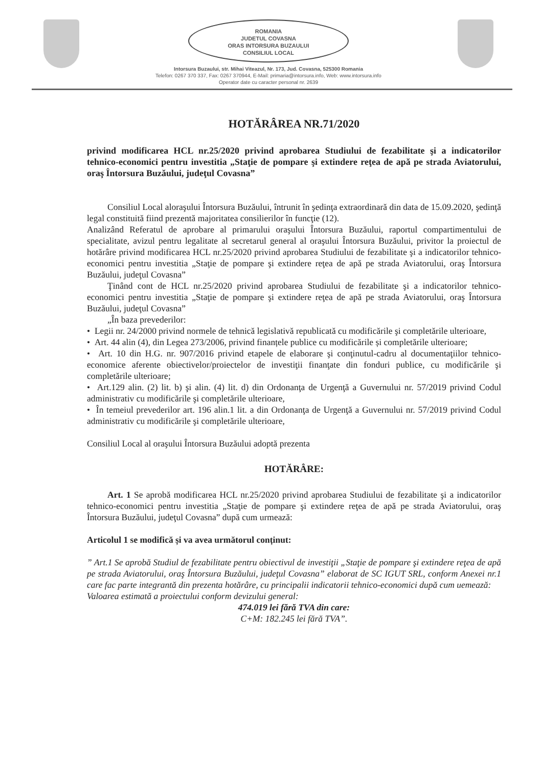ROMANIA
JUDETUL COVASNA
ORAS INTORSURA BUZAULUI
CONSILIUL LOCAL
Intorsura Buzaului, str. Mihai Viteazul, Nr. 173, Jud. Covasna, 525300 Romania
Telefon: 0267 370 337, Fax: 0267 370944, E-Mail: primaria@intorsura.info, Web: www.intorsura.info
Operator date cu caracter personal nr. 2639
HOTĂRÂREA NR.71/2020
privind modificarea HCL nr.25/2020 privind aprobarea Studiului de fezabilitate şi a indicatorilor tehnico-economici pentru investitia „Staţie de pompare şi extindere reţea de apă pe strada Aviatorului, oraş Întorsura Buzăului, judeţul Covasna”
Consiliul Local aloraşului Întorsura Buzăului, întrunit în şedinţa extraordinară din data de 15.09.2020, şedinţă legal constituită fiind prezentă majoritatea consilierilor în funcţie (12).
Analizând Referatul de aprobare al primarului oraşului Întorsura Buzăului, raportul compartimentului de specialitate, avizul pentru legalitate al secretarul general al oraşului Întorsura Buzăului, privitor la proiectul de hotărâre privind modificarea HCL nr.25/2020 privind aprobarea Studiului de fezabilitate şi a indicatorilor tehnico-economici pentru investitia „Staţie de pompare şi extindere reţea de apă pe strada Aviatorului, oraş Întorsura Buzăului, judeţul Covasna”
Ţinând cont de HCL nr.25/2020 privind aprobarea Studiului de fezabilitate şi a indicatorilor tehnico-economici pentru investitia „Staţie de pompare şi extindere reţea de apă pe strada Aviatorului, oraş Întorsura Buzăului, judeţul Covasna”
„În baza prevederilor:
• Legii nr. 24/2000 privind normele de tehnică legislativă republicată cu modificările şi completările ulterioare,
• Art. 44 alin (4), din Legea 273/2006, privind finanțele publice cu modificările și completările ulterioare;
• Art. 10 din H.G. nr. 907/2016 privind etapele de elaborare şi conţinutul-cadru al documentaţiilor tehnico-economice aferente obiectivelor/proiectelor de investiţii finanţate din fonduri publice, cu modificările şi completările ulterioare;
• Art.129 alin. (2) lit. b) şi alin. (4) lit. d) din Ordonanţa de Urgenţă a Guvernului nr. 57/2019 privind Codul administrativ cu modificările şi completările ulterioare,
• În temeiul prevederilor art. 196 alin.1 lit. a din Ordonanţa de Urgenţă a Guvernului nr. 57/2019 privind Codul administrativ cu modificările şi completările ulterioare,
Consiliul Local al oraşului Întorsura Buzăului adoptă prezenta
HOTĂRÂRE:
Art. 1 Se aprobă modificarea HCL nr.25/2020 privind aprobarea Studiului de fezabilitate şi a indicatorilor tehnico-economici pentru investitia „Staţie de pompare şi extindere reţea de apă pe strada Aviatorului, oraş Întorsura Buzăului, judeţul Covasna” după cum urmează:
Articolul 1 se modifică și va avea următorul conținut:
” Art.1 Se aprobă Studiul de fezabilitate pentru obiectivul de investiţii „Staţie de pompare şi extindere reţea de apă pe strada Aviatorului, oraş Întorsura Buzăului, judeţul Covasna” elaborat de SC IGUT SRL, conform Anexei nr.1 care fac parte integrantă din prezenta hotărâre, cu principalii indicatorii tehnico-economici după cum uemează:
Valoarea estimată a proiectului conform devizului general:
474.019 lei fără TVA din care:
C+M: 182.245 lei fără TVA”.